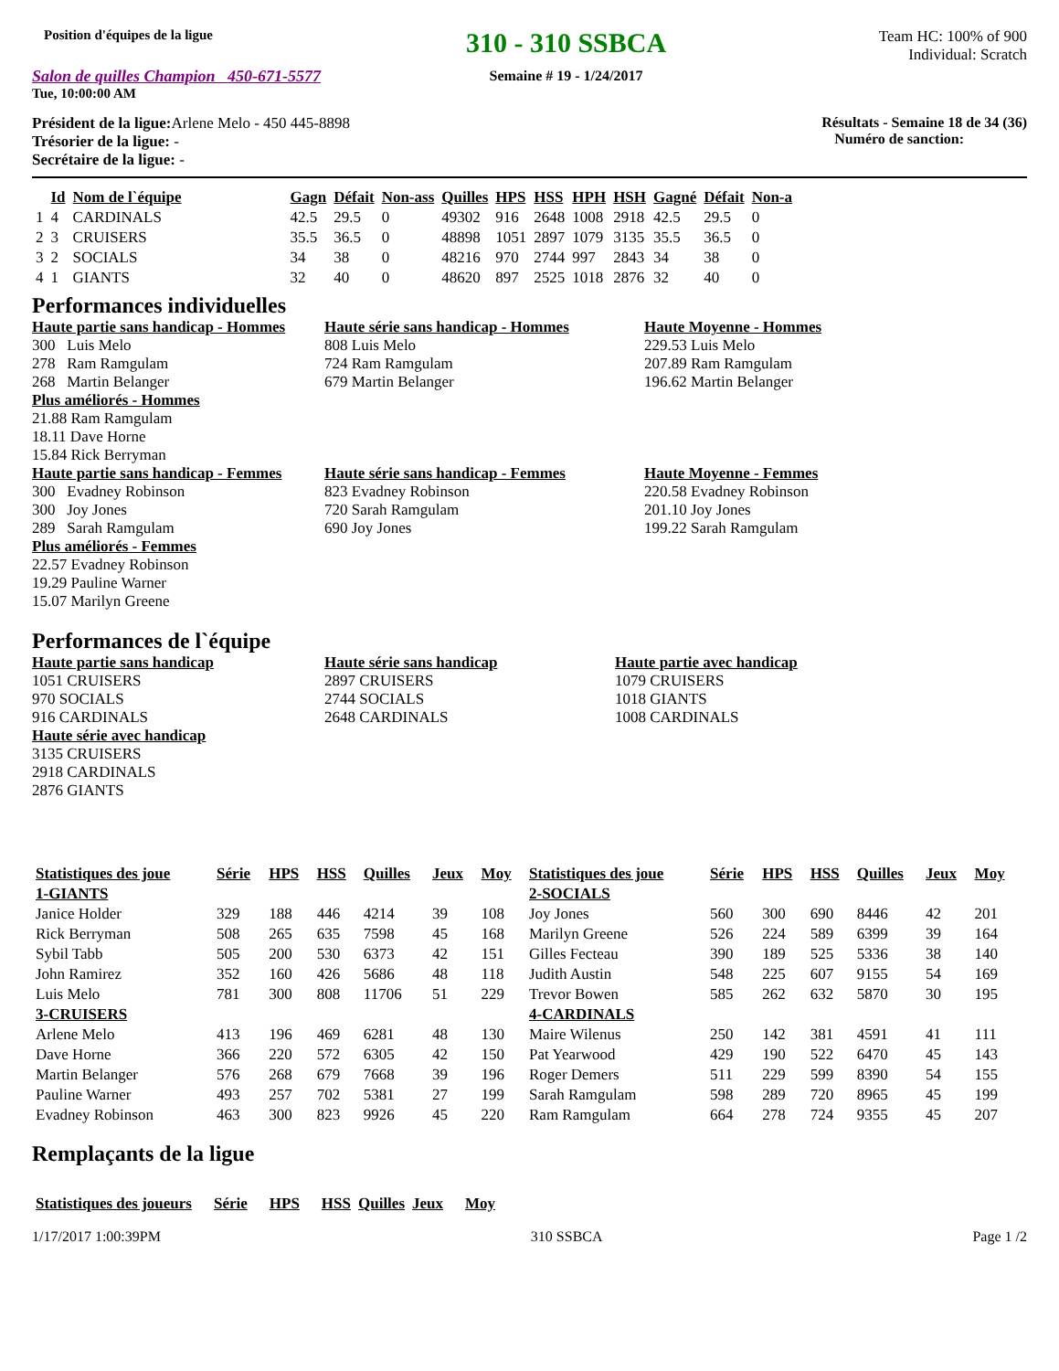Position d'équipes de la ligue
Salon de quilles Champion 450-671-5577
Tue, 10:00:00 AM
310 - 310 SSBCA
Semaine # 19 - 1/24/2017
Team HC: 100% of 900
Individual: Scratch
Président de la ligue: Arlene Melo - 450 445-8898
Trésorier de la ligue: -
Secrétaire de la ligue: -
Résultats - Semaine 18 de 34 (36)
Numéro de sanction:
| | Id | Nom de l`équipe | Gagn | Défait | Non-ass | Quilles | HPS | HSS | HPH | HSH | Gagné | Défait | Non-a |
| --- | --- | --- | --- | --- | --- | --- | --- | --- | --- | --- | --- | --- | --- |
| 1 | 4 | CARDINALS | 42.5 | 29.5 | 0 | 49302 | 916 | 2648 | 1008 | 2918 | 42.5 | 29.5 | 0 |
| 2 | 3 | CRUISERS | 35.5 | 36.5 | 0 | 48898 | 1051 | 2897 | 1079 | 3135 | 35.5 | 36.5 | 0 |
| 3 | 2 | SOCIALS | 34 | 38 | 0 | 48216 | 970 | 2744 | 997 | 2843 | 34 | 38 | 0 |
| 4 | 1 | GIANTS | 32 | 40 | 0 | 48620 | 897 | 2525 | 1018 | 2876 | 32 | 40 | 0 |
Performances individuelles
Haute partie sans handicap - Hommes
300 Luis Melo
278 Ram Ramgulam
268 Martin Belanger
Plus améliorés - Hommes
21.88 Ram Ramgulam
18.11 Dave Horne
15.84 Rick Berryman
Haute partie sans handicap - Femmes
300 Evadney Robinson
300 Joy Jones
289 Sarah Ramgulam
Plus améliorés - Femmes
22.57 Evadney Robinson
19.29 Pauline Warner
15.07 Marilyn Greene
Haute série sans handicap - Hommes
808 Luis Melo
724 Ram Ramgulam
679 Martin Belanger
Haute série sans handicap - Femmes
823 Evadney Robinson
720 Sarah Ramgulam
690 Joy Jones
Haute Moyenne - Hommes
229.53 Luis Melo
207.89 Ram Ramgulam
196.62 Martin Belanger
Haute Moyenne - Femmes
220.58 Evadney Robinson
201.10 Joy Jones
199.22 Sarah Ramgulam
Performances de l`équipe
Haute partie sans handicap
1051 CRUISERS
970 SOCIALS
916 CARDINALS
Haute série avec handicap
3135 CRUISERS
2918 CARDINALS
2876 GIANTS
Haute série sans handicap
2897 CRUISERS
2744 SOCIALS
2648 CARDINALS
Haute partie avec handicap
1079 CRUISERS
1018 GIANTS
1008 CARDINALS
| Statistiques des joue | Série | HPS | HSS | Quilles | Jeux | Moy |
| --- | --- | --- | --- | --- | --- | --- |
| 1-GIANTS | | | | | | |
| Janice Holder | 329 | 188 | 446 | 4214 | 39 | 108 |
| Rick Berryman | 508 | 265 | 635 | 7598 | 45 | 168 |
| Sybil Tabb | 505 | 200 | 530 | 6373 | 42 | 151 |
| John Ramirez | 352 | 160 | 426 | 5686 | 48 | 118 |
| Luis Melo | 781 | 300 | 808 | 11706 | 51 | 229 |
| 3-CRUISERS | | | | | | |
| Arlene Melo | 413 | 196 | 469 | 6281 | 48 | 130 |
| Dave Horne | 366 | 220 | 572 | 6305 | 42 | 150 |
| Martin Belanger | 576 | 268 | 679 | 7668 | 39 | 196 |
| Pauline Warner | 493 | 257 | 702 | 5381 | 27 | 199 |
| Evadney Robinson | 463 | 300 | 823 | 9926 | 45 | 220 |
| Statistiques des joue | Série | HPS | HSS | Quilles | Jeux | Moy |
| --- | --- | --- | --- | --- | --- | --- |
| 2-SOCIALS | | | | | | |
| Joy Jones | 560 | 300 | 690 | 8446 | 42 | 201 |
| Marilyn Greene | 526 | 224 | 589 | 6399 | 39 | 164 |
| Gilles Fecteau | 390 | 189 | 525 | 5336 | 38 | 140 |
| Judith Austin | 548 | 225 | 607 | 9155 | 54 | 169 |
| Trevor Bowen | 585 | 262 | 632 | 5870 | 30 | 195 |
| 4-CARDINALS | | | | | | |
| Maire Wilenus | 250 | 142 | 381 | 4591 | 41 | 111 |
| Pat Yearwood | 429 | 190 | 522 | 6470 | 45 | 143 |
| Roger Demers | 511 | 229 | 599 | 8390 | 54 | 155 |
| Sarah Ramgulam | 598 | 289 | 720 | 8965 | 45 | 199 |
| Ram Ramgulam | 664 | 278 | 724 | 9355 | 45 | 207 |
Remplaçants de la ligue
| Statistiques des joueurs | Série | HPS | HSS | Quilles | Jeux | Moy |
| --- | --- | --- | --- | --- | --- | --- |
1/17/2017 1:00:39PM 310 SSBCA Page 1 /2